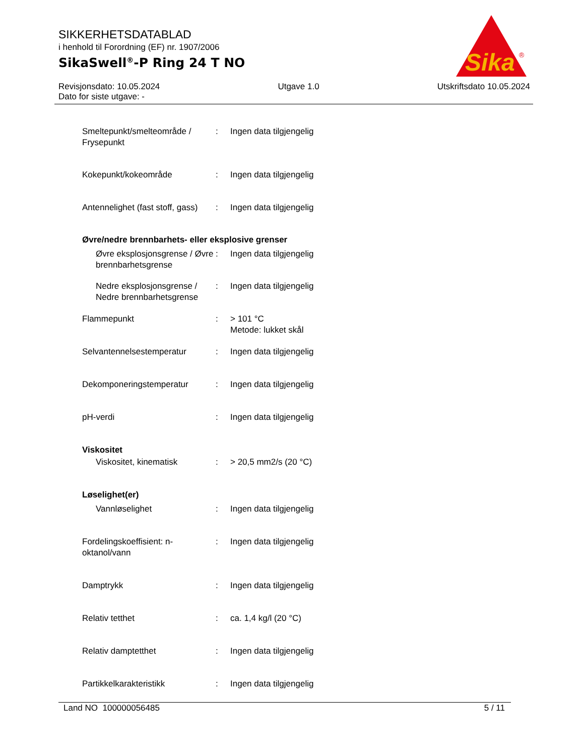SIKKERHETSDATABLAD
i henhold til Forordning (EF) nr. 1907/2006
SikaSwell<sup>®</sup>-P Ring 24 T NO
Sika
®
Revisjonsdato: 10.05.2024 Utgave 1.0 Utskriftsdato 10.05.2024
Dato for siste utgave: -
Smeltepunkt/smelteområde / Frysepunkt
: Ingen data tilgjengelig
Kokepunkt/kokeområde : Ingen data tilgjengelig
Antennelighet (fast stoff, gass)
: Ingen data tilgjengelig
Øvre/nedre brennbarhets- eller eksplosive grenser
Øvre eksplosjonsgrense / Øvre brennbarhetsgrense
: Ingen data tilgjengelig
Nedre eksplosjonsgrense / Nedre brennbarhetsgrense
: Ingen data tilgjengelig
Flammepunkt : > 101 °C
Metode: lukket skål
Selvantennelsestemperatur : Ingen data tilgjengelig
Dekomponeringstemperatur : Ingen data tilgjengelig
pH-verdi : Ingen data tilgjengelig
Viskositet
Viskositet, kinematisk : > 20,5 mm2/s (20 °C)
Løselighet(er)
Vannløselighet : Ingen data tilgjengelig
Fordelingskoeffisient: n-oktanol/vann
: Ingen data tilgjengelig
Damptrykk : Ingen data tilgjengelig
Relativ tetthet : ca. 1,4 kg/l (20 °C)
Relativ damptetthet : Ingen data tilgjengelig
Partikkelkarakteristikk : Ingen data tilgjengelig
Land NO 100000056485 5 / 11